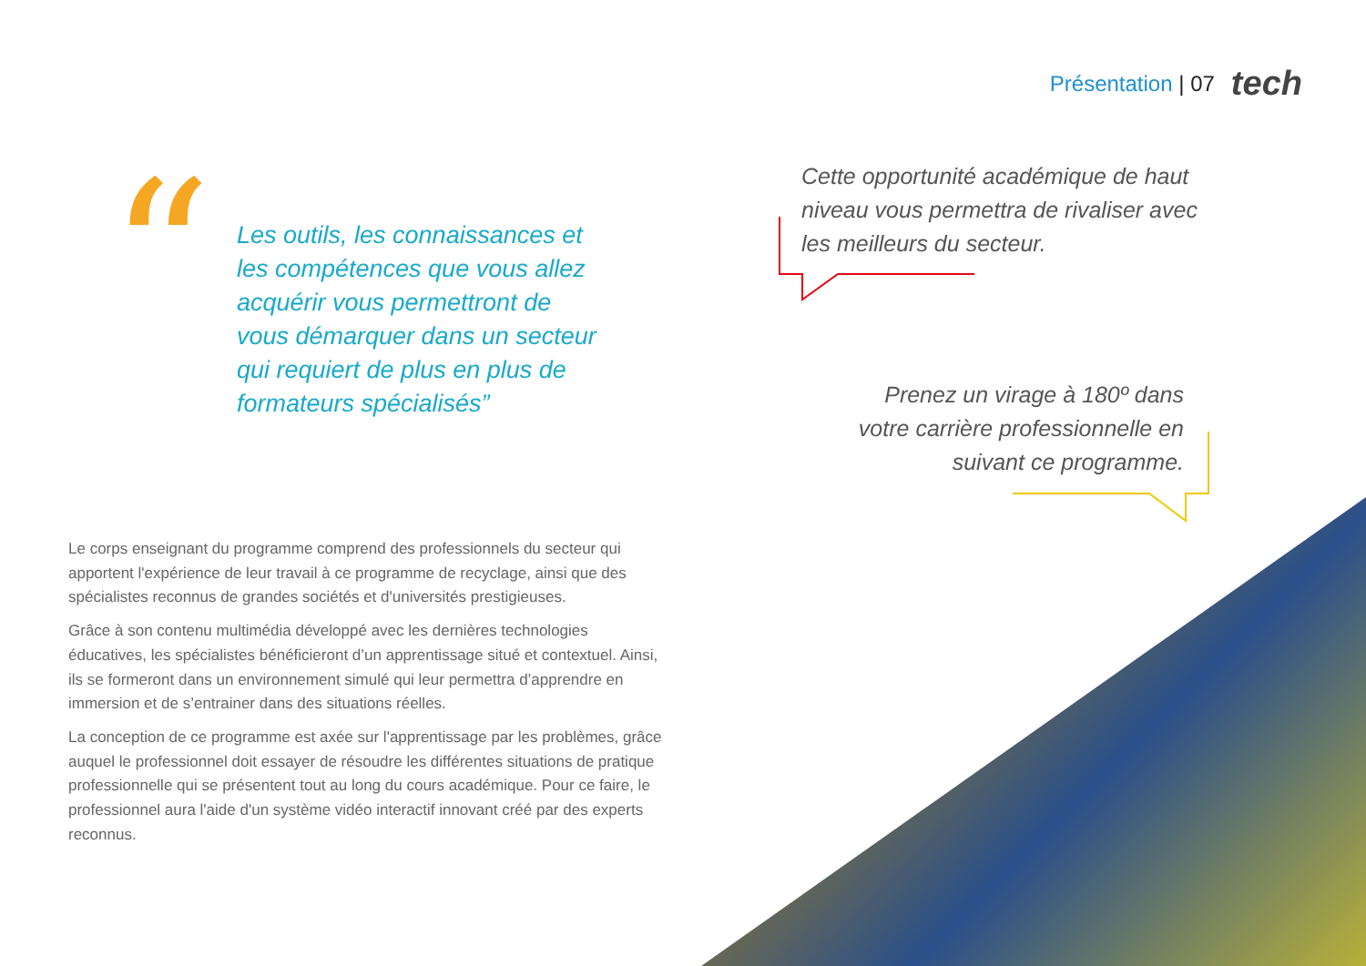Présentation | 07 tech
“
Les outils, les connaissances et les compétences que vous allez acquérir vous permettront de vous démarquer dans un secteur qui requiert de plus en plus de formateurs spécialisés”
Cette opportunité académique de haut niveau vous permettra de rivaliser avec les meilleurs du secteur.
Prenez un virage à 180º dans votre carrière professionnelle en suivant ce programme.
Le corps enseignant du programme comprend des professionnels du secteur qui apportent l'expérience de leur travail à ce programme de recyclage, ainsi que des spécialistes reconnus de grandes sociétés et d'universités prestigieuses.
Grâce à son contenu multimédia développé avec les dernières technologies éducatives, les spécialistes bénéficieront d’un apprentissage situé et contextuel. Ainsi, ils se formeront dans un environnement simulé qui leur permettra d’apprendre en immersion et de s’entrainer dans des situations réelles.
La conception de ce programme est axée sur l'apprentissage par les problèmes, grâce auquel le professionnel doit essayer de résoudre les différentes situations de pratique professionnelle qui se présentent tout au long du cours académique. Pour ce faire, le professionnel aura l'aide d'un système vidéo interactif innovant créé par des experts reconnus.